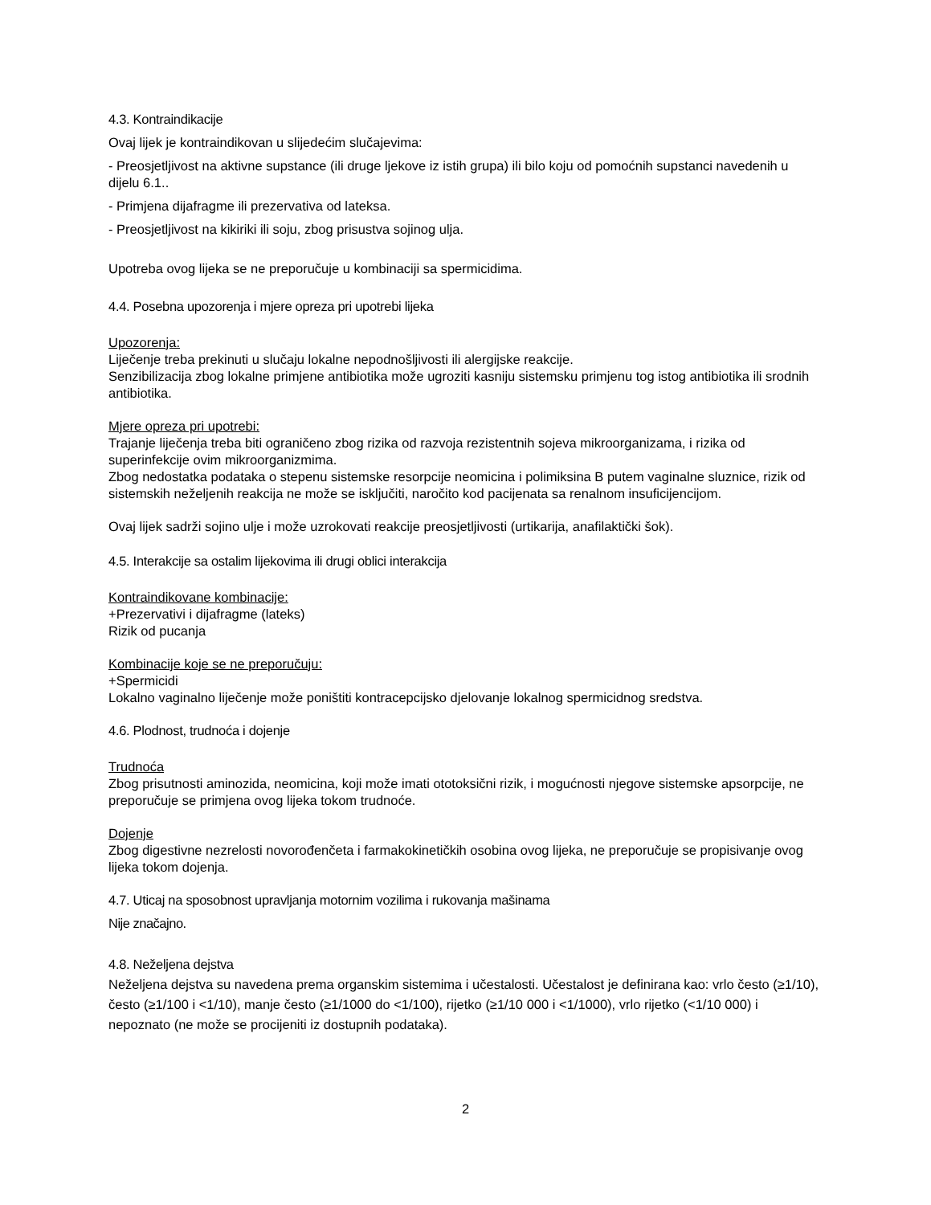4.3. Kontraindikacije
Ovaj lijek je kontraindikovan u slijedećim slučajevima:
- Preosjetljivost na aktivne supstance (ili druge ljekove iz istih grupa) ili bilo koju od pomoćnih supstanci navedenih u dijelu 6.1..
- Primjena dijafragme ili prezervativa od lateksa.
- Preosjetljivost na kikiriki ili soju, zbog prisustva sojinog ulja.
Upotreba ovog lijeka se ne preporučuje u kombinaciji sa spermicidima.
4.4. Posebna upozorenja i mjere opreza pri upotrebi lijeka
Upozorenja:
Liječenje treba prekinuti u slučaju lokalne nepodnošljivosti ili alergijske reakcije.
Senzibilizacija zbog lokalne primjene antibiotika može ugroziti kasniju sistemsku primjenu tog istog antibiotika ili srodnih antibiotika.
Mjere opreza pri upotrebi:
Trajanje liječenja treba biti ograničeno zbog rizika od razvoja rezistentnih sojeva mikroorganizama, i rizika od superinfekcije ovim mikroorganizmima.
Zbog nedostatka podataka o stepenu sistemske resorpcije neomicina i polimiksina B putem vaginalne sluznice, rizik od sistemskih neželjenih reakcija ne može se isključiti, naročito kod pacijenata sa renalnom insuficijencijom.
Ovaj lijek sadrži sojino ulje i može uzrokovati reakcije preosjetljivosti (urtikarija, anafilaktički šok).
4.5. Interakcije sa ostalim lijekovima ili drugi oblici interakcija
Kontraindikovane kombinacije:
+Prezervativi i dijafragme (lateks)
Rizik od pucanja
Kombinacije koje se ne preporučuju:
+Spermicidi
Lokalno vaginalno liječenje može poništiti kontracepcijsko djelovanje lokalnog spermicidnog sredstva.
4.6. Plodnost, trudnoća i dojenje
Trudnoća
Zbog prisutnosti aminozida, neomicina, koji može imati ototoksični rizik, i mogućnosti njegove sistemske apsorpcije, ne preporučuje se primjena ovog lijeka tokom trudnoće.
Dojenje
Zbog digestivne nezrelosti novorođenčeta i farmakokinetičkih osobina ovog lijeka, ne preporučuje se propisivanje ovog lijeka tokom dojenja.
4.7. Uticaj na sposobnost upravljanja motornim vozilima i rukovanja mašinama
Nije značajno.
4.8. Neželjena dejstva
Neželjena dejstva su navedena prema organskim sistemima i učestalosti. Učestalost je definirana kao: vrlo često (≥1/10), često (≥1/100 i <1/10), manje često (≥1/1000 do <1/100), rijetko (≥1/10 000 i <1/1000), vrlo rijetko (<1/10 000) i nepoznato (ne može se procijeniti iz dostupnih podataka).
2